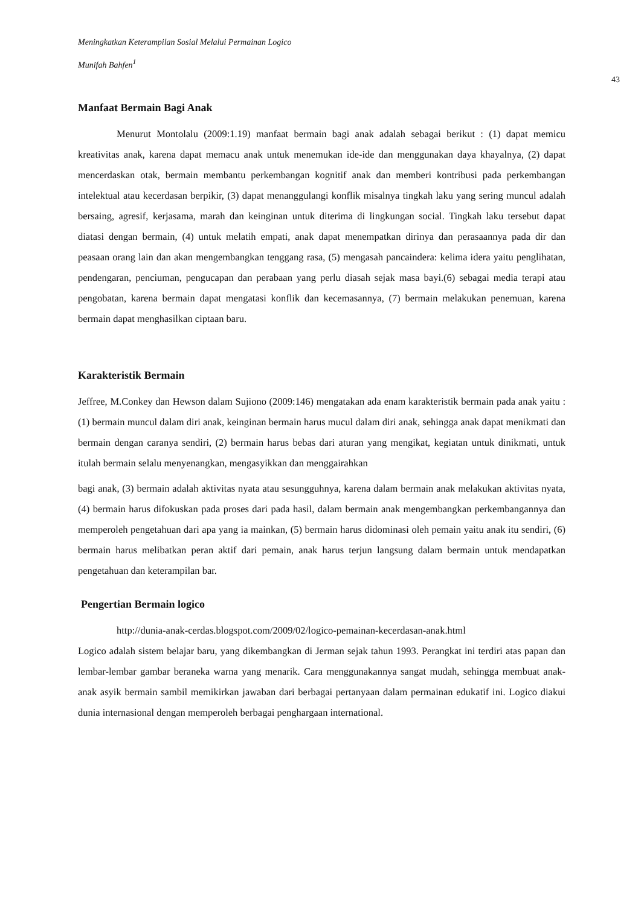Meningkatkan Keterampilan Sosial Melalui Permainan Logico
Munifah Bahfen<sup>1</sup>
43
Manfaat Bermain Bagi Anak
Menurut Montolalu (2009:1.19) manfaat bermain bagi anak adalah sebagai berikut : (1) dapat memicu kreativitas anak, karena dapat memacu anak untuk menemukan ide-ide dan menggunakan daya khayalnya, (2) dapat mencerdaskan otak, bermain membantu perkembangan kognitif anak dan memberi kontribusi pada perkembangan intelektual atau kecerdasan berpikir, (3) dapat menanggulangi konflik misalnya tingkah laku yang sering muncul adalah bersaing, agresif, kerjasama, marah dan keinginan untuk diterima di lingkungan social. Tingkah laku tersebut dapat diatasi dengan bermain, (4) untuk melatih empati, anak dapat menempatkan dirinya dan perasaannya pada dir dan peasaan orang lain dan akan mengembangkan tenggang rasa, (5) mengasah pancaindera: kelima idera yaitu penglihatan, pendengaran, penciuman, pengucapan dan perabaan yang perlu diasah sejak masa bayi.(6) sebagai media terapi atau pengobatan, karena bermain dapat mengatasi konflik dan kecemasannya, (7) bermain melakukan penemuan, karena bermain dapat menghasilkan ciptaan baru.
Karakteristik Bermain
Jeffree, M.Conkey dan Hewson dalam Sujiono (2009:146) mengatakan ada enam karakteristik bermain pada anak yaitu : (1) bermain muncul dalam diri anak, keinginan bermain harus mucul dalam diri anak, sehingga anak dapat menikmati dan bermain dengan caranya sendiri, (2) bermain harus bebas dari aturan yang mengikat, kegiatan untuk dinikmati, untuk itulah bermain selalu menyenangkan, mengasyikkan dan menggairahkan
bagi anak, (3) bermain adalah aktivitas nyata atau sesungguhnya, karena dalam bermain anak melakukan aktivitas nyata, (4) bermain harus difokuskan pada proses dari pada hasil, dalam bermain anak mengembangkan perkembangannya dan memperoleh pengetahuan dari apa yang ia mainkan, (5) bermain harus didominasi oleh pemain yaitu anak itu sendiri, (6) bermain harus melibatkan peran aktif dari pemain, anak harus terjun langsung dalam bermain untuk mendapatkan pengetahuan dan keterampilan bar.
Pengertian Bermain logico
http://dunia-anak-cerdas.blogspot.com/2009/02/logico-pemainan-kecerdasan-anak.html
Logico adalah sistem belajar baru, yang dikembangkan di Jerman sejak tahun 1993. Perangkat ini terdiri atas papan dan lembar-lembar gambar beraneka warna yang menarik. Cara menggunakannya sangat mudah, sehingga membuat anak-anak asyik bermain sambil memikirkan jawaban dari berbagai pertanyaan dalam permainan edukatif ini. Logico diakui dunia internasional dengan memperoleh berbagai penghargaan international.